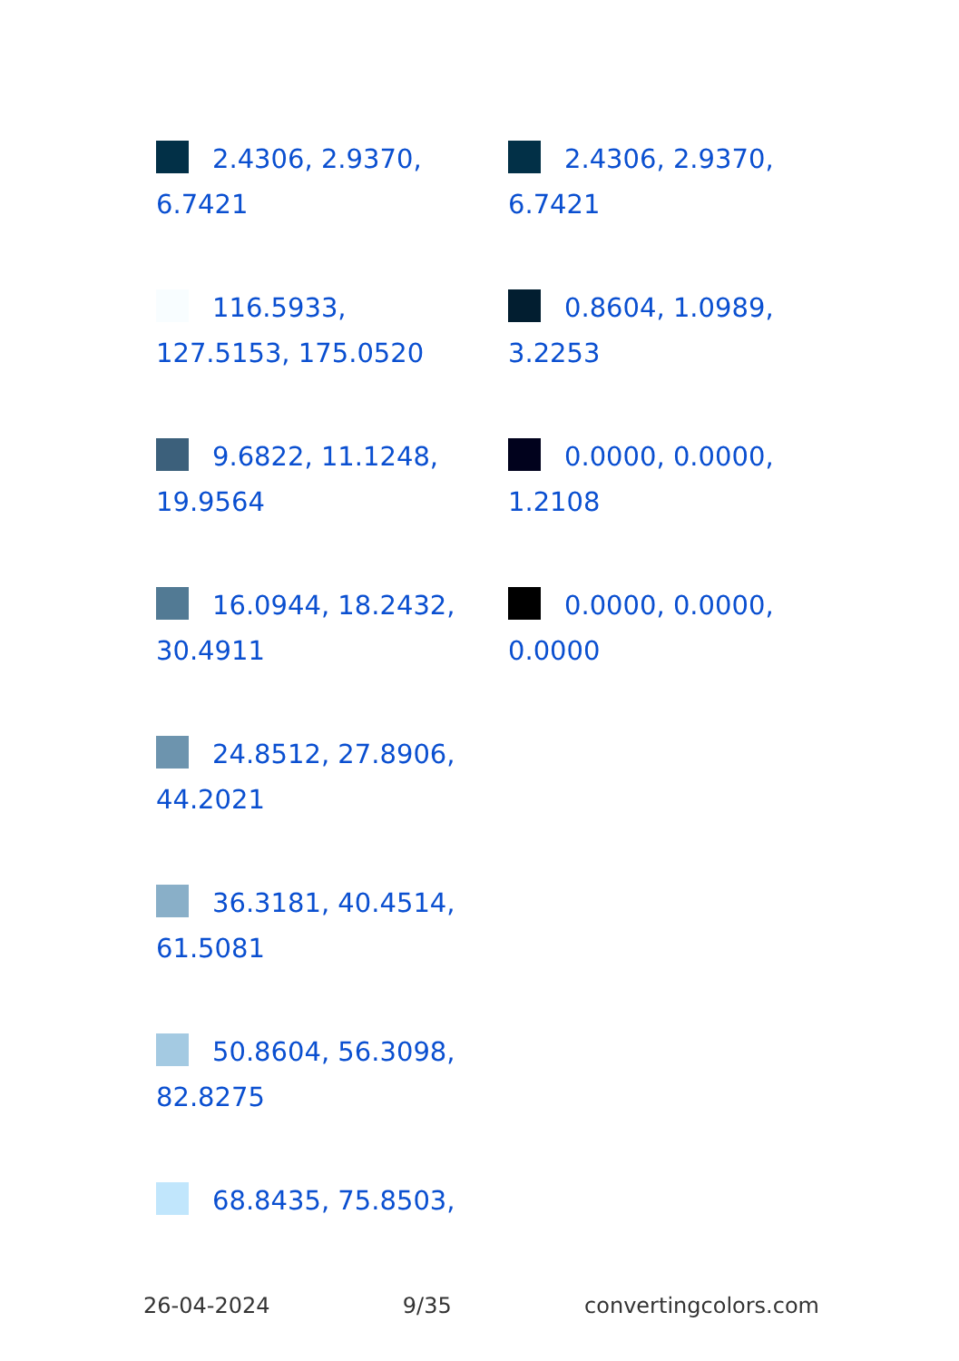2.4306, 2.9370, 6.7421
116.5933, 127.5153, 175.0520
9.6822, 11.1248, 19.9564
16.0944, 18.2432, 30.4911
24.8512, 27.8906, 44.2021
36.3181, 40.4514, 61.5081
50.8604, 56.3098, 82.8275
68.8435, 75.8503,
2.4306, 2.9370, 6.7421
0.8604, 1.0989, 3.2253
0.0000, 0.0000, 1.2108
0.0000, 0.0000, 0.0000
26-04-2024 9/35 convertingcolors.com